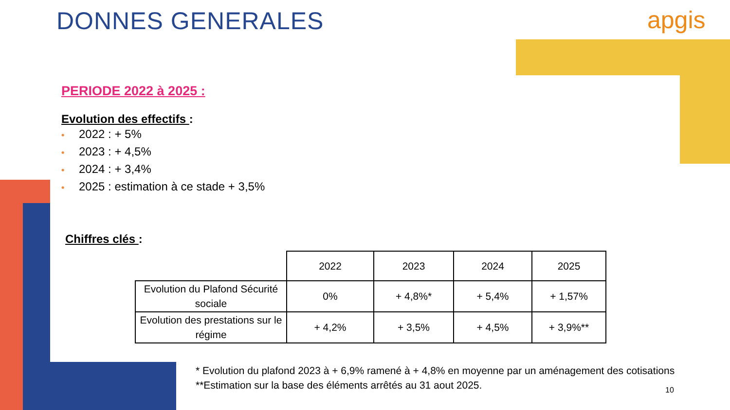DONNES GENERALES apgis
PERIODE 2022 à 2025 :
Evolution des effectifs :
• 2022 : + 5%
• 2023 : + 4,5%
• 2024 : + 3,4%
• 2025 : estimation à ce stade + 3,5%
Chiffres clés :
| | 2022 | 2023 | 2024 | 2025 |
| --- | --- | --- | --- | --- |
| Evolution du Plafond Sécurité sociale | 0% | + 4,8%* | + 5,4% | + 1,57% |
| Evolution des prestations sur le régime | + 4,2% | + 3,5% | + 4,5% | + 3,9%** |
* Evolution du plafond 2023 à + 6,9% ramené à + 4,8% en moyenne par un aménagement des cotisations
**Estimation sur la base des éléments arrêtés au 31 aout 2025.
10